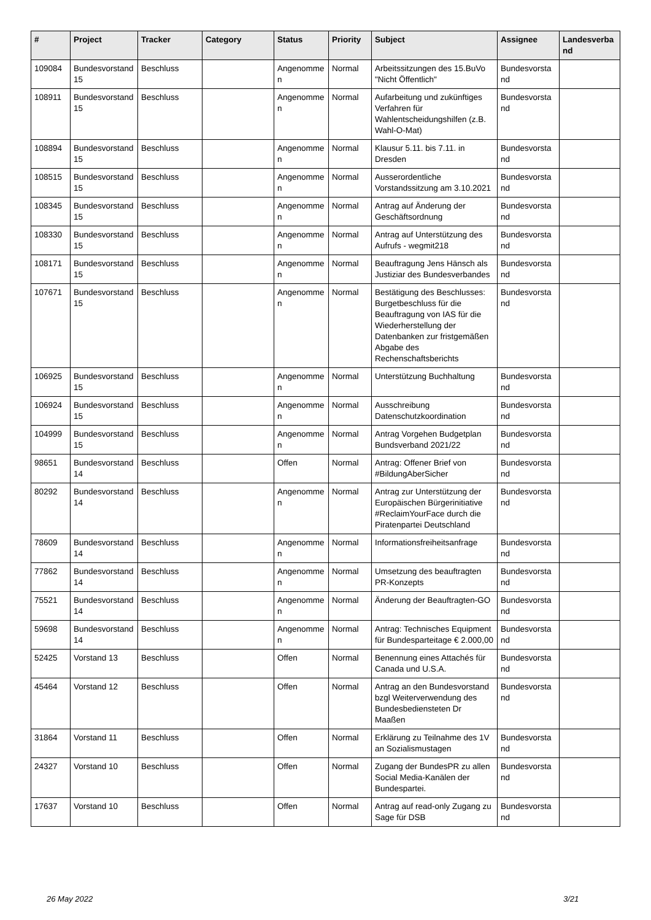| # | Project | Tracker | Category | Status | Priority | Subject | Assignee | Landesverband |
| --- | --- | --- | --- | --- | --- | --- | --- | --- |
| 109084 | Bundesvorstand 15 | Beschluss | | Angenommen | Normal | Arbeitssitzungen des 15.BuVo "Nicht Öffentlich" | Bundesvorstand | |
| 108911 | Bundesvorstand 15 | Beschluss | | Angenommen | Normal | Aufarbeitung und zukünftiges Verfahren für Wahlentscheidungshilfen (z.B. Wahl-O-Mat) | Bundesvorstand | |
| 108894 | Bundesvorstand 15 | Beschluss | | Angenommen | Normal | Klausur 5.11. bis 7.11. in Dresden | Bundesvorstand | |
| 108515 | Bundesvorstand 15 | Beschluss | | Angenommen | Normal | Ausserordentliche Vorstandssitzung am 3.10.2021 | Bundesvorstand | |
| 108345 | Bundesvorstand 15 | Beschluss | | Angenommen | Normal | Antrag auf Änderung der Geschäftsordnung | Bundesvorstand | |
| 108330 | Bundesvorstand 15 | Beschluss | | Angenommen | Normal | Antrag auf Unterstützung des Aufrufs - wegmit218 | Bundesvorstand | |
| 108171 | Bundesvorstand 15 | Beschluss | | Angenommen | Normal | Beauftragung Jens Hänsch als Justiziar des Bundesverbandes | Bundesvorstand | |
| 107671 | Bundesvorstand 15 | Beschluss | | Angenommen | Normal | Bestätigung des Beschlusses: Burgetbeschluss für die Beauftragung von IAS für die Wiederherstellung der Datenbanken zur fristgemäßen Abgabe des Rechenschaftsberichts | Bundesvorstand | |
| 106925 | Bundesvorstand 15 | Beschluss | | Angenommen | Normal | Unterstützung Buchhaltung | Bundesvorstand | |
| 106924 | Bundesvorstand 15 | Beschluss | | Angenommen | Normal | Ausschreibung Datenschutzkoordination | Bundesvorstand | |
| 104999 | Bundesvorstand 15 | Beschluss | | Angenommen | Normal | Antrag Vorgehen Budgetplan Bundsverband 2021/22 | Bundesvorstand | |
| 98651 | Bundesvorstand 14 | Beschluss | | Offen | Normal | Antrag: Offener Brief von #BildungAberSicher | Bundesvorstand | |
| 80292 | Bundesvorstand 14 | Beschluss | | Angenommen | Normal | Antrag zur Unterstützung der Europäischen Bürgerinitiative #ReclaimYourFace durch die Piratenpartei Deutschland | Bundesvorstand | |
| 78609 | Bundesvorstand 14 | Beschluss | | Angenommen | Normal | Informationsfreiheitsanfrage | Bundesvorstand | |
| 77862 | Bundesvorstand 14 | Beschluss | | Angenommen | Normal | Umsetzung des beauftragten PR-Konzepts | Bundesvorstand | |
| 75521 | Bundesvorstand 14 | Beschluss | | Angenommen | Normal | Änderung der Beauftragten-GO | Bundesvorstand | |
| 59698 | Bundesvorstand 14 | Beschluss | | Angenommen | Normal | Antrag: Technisches Equipment für Bundesparteitage € 2.000,00 | Bundesvorstand | |
| 52425 | Vorstand 13 | Beschluss | | Offen | Normal | Benennung eines Attachés für Canada und U.S.A. | Bundesvorstand | |
| 45464 | Vorstand 12 | Beschluss | | Offen | Normal | Antrag an den Bundesvorstand bzgl Weiterverwendung des Bundesbediensteten Dr Maaßen | Bundesvorstand | |
| 31864 | Vorstand 11 | Beschluss | | Offen | Normal | Erklärung zu Teilnahme des 1V an Sozialismustagen | Bundesvorstand | |
| 24327 | Vorstand 10 | Beschluss | | Offen | Normal | Zugang der BundesPR zu allen Social Media-Kanälen der Bundespartei. | Bundesvorstand | |
| 17637 | Vorstand 10 | Beschluss | | Offen | Normal | Antrag auf read-only Zugang zu Sage für DSB | Bundesvorstand | |
26 May 2022 3/21